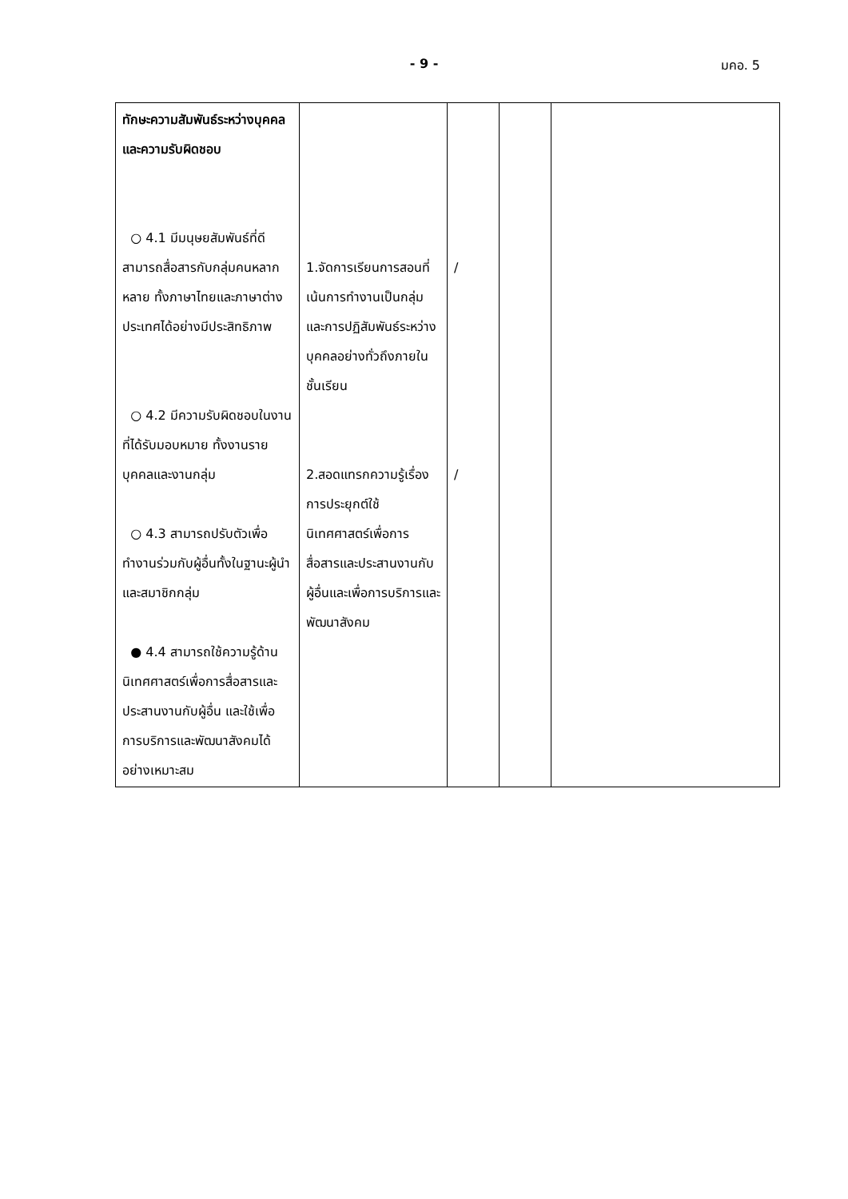- 9 - มคอ. 5
| ทักษะความสัมพันธ์ระหว่างบุคคลและความรับผิดชอบ ○ 4.1 มีมนุษยสัมพันธ์ที่ดี สามารถสื่อสารกับกลุ่มคนหลากหลาย ทั้งภาษาไทยและภาษาต่างประเทศได้อย่างมีประสิทธิภาพ ○ 4.2 มีความรับผิดชอบในงานที่ได้รับมอบหมาย ทั้งงานรายบุคคลและงานกลุ่ม ○ 4.3 สามารถปรับตัวเพื่อทำงานร่วมกับผู้อื่นทั้งในฐานะผู้นำและสมาชิกกลุ่ม ● 4.4 สามารถใช้ความรู้ด้านนิเทศศาสตร์เพื่อการสื่อสารและประสานงานกับผู้อื่น และใช้เพื่อการบริการและพัฒนาสังคมได้อย่างเหมาะสม | 1.จัดการเรียนการสอนที่เน้นการทำงานเป็นกลุ่มและการปฏิสัมพันธ์ระหว่างบุคคลอย่างทั่วถึงภายในชั้นเรียน 2.สอดแทรกความรู้เรื่องการประยุกต์ใช้นิเทศศาสตร์เพื่อการสื่อสารและประสานงานกับผู้อื่นและเพื่อการบริการและพัฒนาสังคม | / / | | |